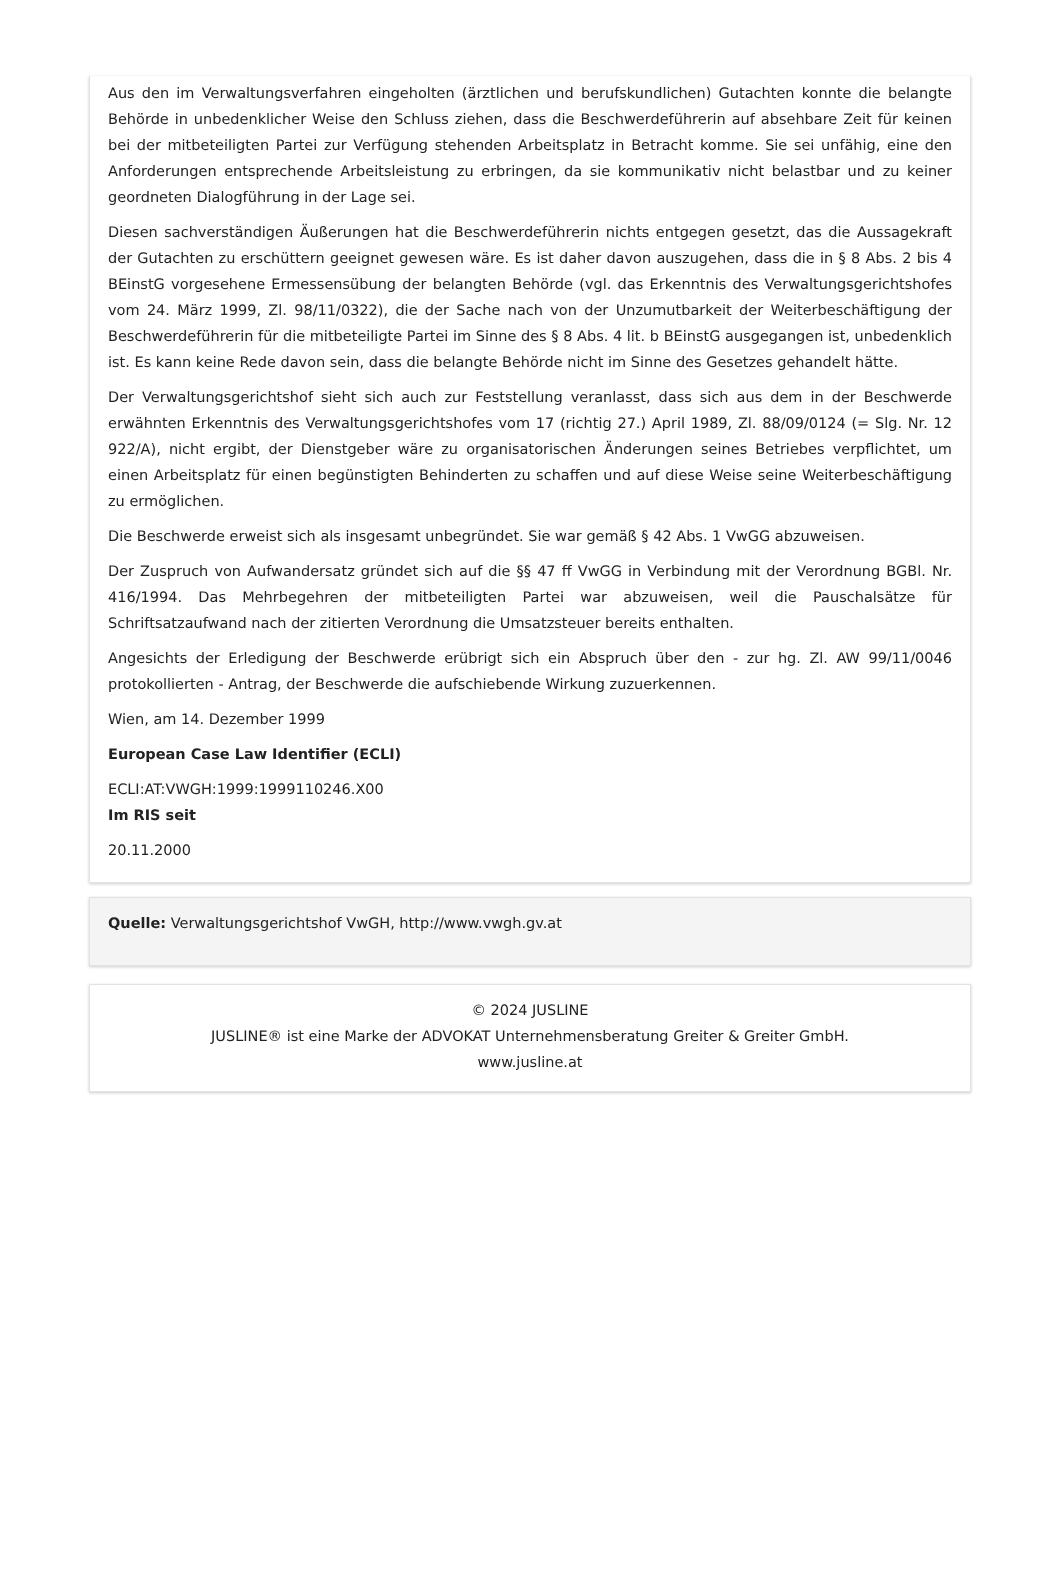Aus den im Verwaltungsverfahren eingeholten (ärztlichen und berufskundlichen) Gutachten konnte die belangte Behörde in unbedenklicher Weise den Schluss ziehen, dass die Beschwerdeführerin auf absehbare Zeit für keinen bei der mitbeteiligten Partei zur Verfügung stehenden Arbeitsplatz in Betracht komme. Sie sei unfähig, eine den Anforderungen entsprechende Arbeitsleistung zu erbringen, da sie kommunikativ nicht belastbar und zu keiner geordneten Dialogführung in der Lage sei.
Diesen sachverständigen Äußerungen hat die Beschwerdeführerin nichts entgegen gesetzt, das die Aussagekraft der Gutachten zu erschüttern geeignet gewesen wäre. Es ist daher davon auszugehen, dass die in § 8 Abs. 2 bis 4 BEinstG vorgesehene Ermessensübung der belangten Behörde (vgl. das Erkenntnis des Verwaltungsgerichtshofes vom 24. März 1999, Zl. 98/11/0322), die der Sache nach von der Unzumutbarkeit der Weiterbeschäftigung der Beschwerdeführerin für die mitbeteiligte Partei im Sinne des § 8 Abs. 4 lit. b BEinstG ausgegangen ist, unbedenklich ist. Es kann keine Rede davon sein, dass die belangte Behörde nicht im Sinne des Gesetzes gehandelt hätte.
Der Verwaltungsgerichtshof sieht sich auch zur Feststellung veranlasst, dass sich aus dem in der Beschwerde erwähnten Erkenntnis des Verwaltungsgerichtshofes vom 17 (richtig 27.) April 1989, Zl. 88/09/0124 (= Slg. Nr. 12 922/A), nicht ergibt, der Dienstgeber wäre zu organisatorischen Änderungen seines Betriebes verpflichtet, um einen Arbeitsplatz für einen begünstigten Behinderten zu schaffen und auf diese Weise seine Weiterbeschäftigung zu ermöglichen.
Die Beschwerde erweist sich als insgesamt unbegründet. Sie war gemäß § 42 Abs. 1 VwGG abzuweisen.
Der Zuspruch von Aufwandersatz gründet sich auf die §§ 47 ff VwGG in Verbindung mit der Verordnung BGBl. Nr. 416/1994. Das Mehrbegehren der mitbeteiligten Partei war abzuweisen, weil die Pauschalsätze für Schriftsatzaufwand nach der zitierten Verordnung die Umsatzsteuer bereits enthalten.
Angesichts der Erledigung der Beschwerde erübrigt sich ein Abspruch über den - zur hg. Zl. AW 99/11/0046 protokollierten - Antrag, der Beschwerde die aufschiebende Wirkung zuzuerkennen.
Wien, am 14. Dezember 1999
European Case Law Identifier (ECLI)
ECLI:AT:VWGH:1999:1999110246.X00
Im RIS seit
20.11.2000
Quelle: Verwaltungsgerichtshof VwGH, http://www.vwgh.gv.at
© 2024 JUSLINE
JUSLINE® ist eine Marke der ADVOKAT Unternehmensberatung Greiter & Greiter GmbH.
www.jusline.at